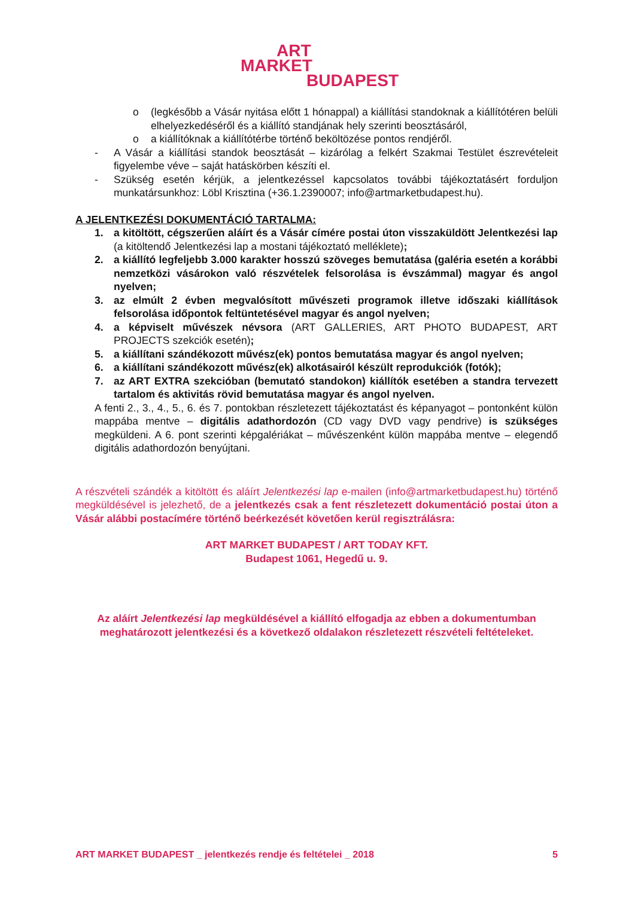ART
MARKET
BUDAPEST
o (legkésőbb a Vásár nyitása előtt 1 hónappal) a kiállítási standoknak a kiállítótéren belüli elhelyezkedéséről és a kiállító standjának hely szerinti beosztásáról,
o a kiállítóknak a kiállítótérbe történő beköltözése pontos rendjéről.
- A Vásár a kiállítási standok beosztását – kizárólag a felkért Szakmai Testület észrevételeit figyelembe véve – saját hatáskörben készíti el.
- Szükség esetén kérjük, a jelentkezéssel kapcsolatos további tájékoztatásért forduljon munkatársunkhoz: Löbl Krisztina (+36.1.2390007; info@artmarketbudapest.hu).
A JELENTKEZÉSI DOKUMENTÁCIÓ TARTALMA:
1. a kitöltött, cégszerűen aláírt és a Vásár címére postai úton visszaküldött Jelentkezési lap (a kitöltendő Jelentkezési lap a mostani tájékoztató melléklete);
2. a kiállító legfeljebb 3.000 karakter hosszú szöveges bemutatása (galéria esetén a korábbi nemzetközi vásárokon való részvételek felsorolása is évszámmal) magyar és angol nyelven;
3. az elmúlt 2 évben megvalósított művészeti programok illetve időszaki kiállítások felsorolása időpontok feltüntetésével magyar és angol nyelven;
4. a képviselt művészek névsora (ART GALLERIES, ART PHOTO BUDAPEST, ART PROJECTS szekciók esetén);
5. a kiállítani szándékozott művész(ek) pontos bemutatása magyar és angol nyelven;
6. a kiállítani szándékozott művész(ek) alkotásairól készült reprodukciók (fotók);
7. az ART EXTRA szekcióban (bemutató standokon) kiállítók esetében a standra tervezett tartalom és aktivitás rövid bemutatása magyar és angol nyelven.
A fenti 2., 3., 4., 5., 6. és 7. pontokban részletezett tájékoztatást és képanyagot – pontonként külön mappába mentve – digitális adathordozón (CD vagy DVD vagy pendrive) is szükséges megküldeni. A 6. pont szerinti képgalériákat – művészenként külön mappába mentve – elegendő digitális adathordozón benyújtani.
A részvételi szándék a kitöltött és aláírt Jelentkezési lap e-mailen (info@artmarketbudapest.hu) történő megküldésével is jelezhető, de a jelentkezés csak a fent részletezett dokumentáció postai úton a Vásár alábbi postacímére történő beérkezését követően kerül regisztrálásra:
ART MARKET BUDAPEST / ART TODAY KFT.
Budapest 1061, Hegedű u. 9.
Az aláírt Jelentkezési lap megküldésével a kiállító elfogadja az ebben a dokumentumban meghatározott jelentkezési és a következő oldalakon részletezett részvételi feltételeket.
ART MARKET BUDAPEST _ jelentkezés rendje és feltételei _ 2018 5